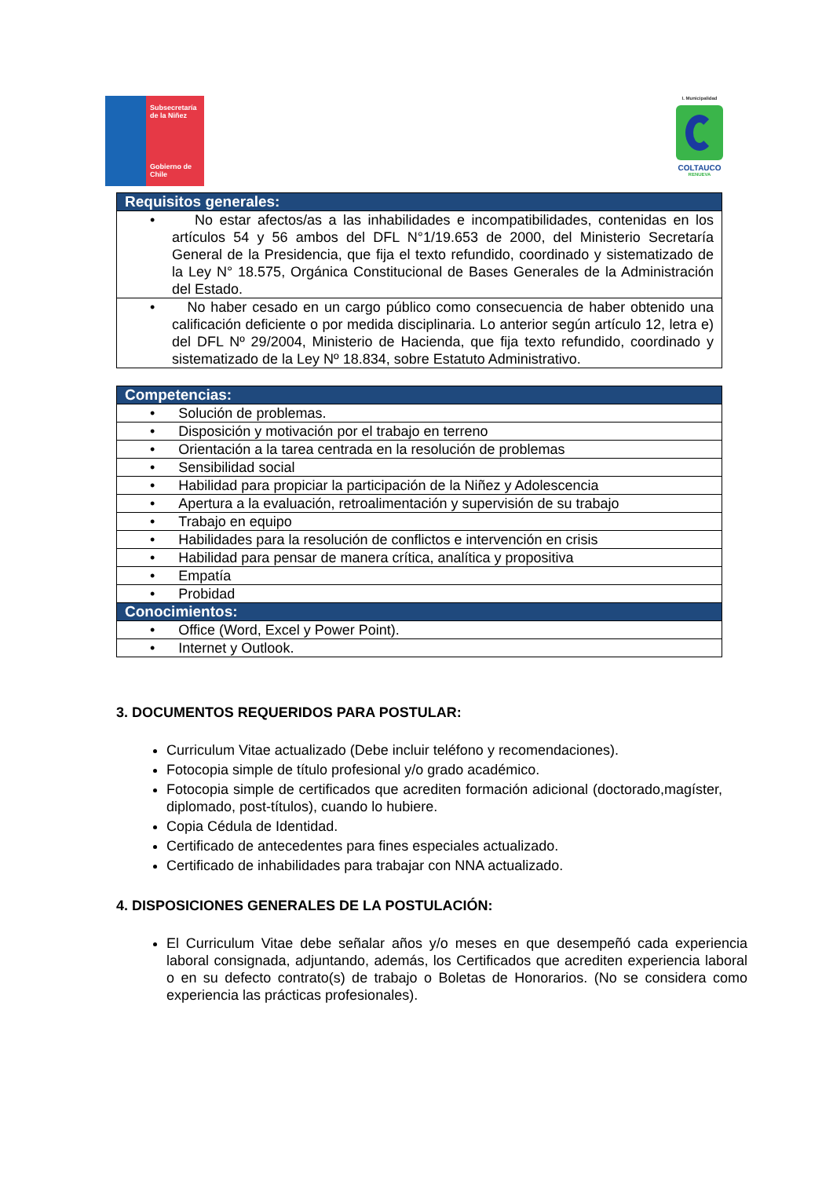Subsecretaría
de la Niñez
Gobierno de Chile
I. Municipalidad
COLTAUCO
RENUEVA
| Requisitos generales: |
| --- |
| • No estar afectos/as a las inhabilidades e incompatibilidades, contenidas en los artículos 54 y 56 ambos del DFL N°1/19.653 de 2000, del Ministerio Secretaría General de la Presidencia, que fija el texto refundido, coordinado y sistematizado de la Ley N° 18.575, Orgánica Constitucional de Bases Generales de la Administración del Estado. |
| • No haber cesado en un cargo público como consecuencia de haber obtenido una calificación deficiente o por medida disciplinaria. Lo anterior según artículo 12, letra e) del DFL Nº 29/2004, Ministerio de Hacienda, que fija texto refundido, coordinado y sistematizado de la Ley Nº 18.834, sobre Estatuto Administrativo. |
| Competencias: |
| --- |
| • Solución de problemas. |
| • Disposición y motivación por el trabajo en terreno |
| • Orientación a la tarea centrada en la resolución de problemas |
| • Sensibilidad social |
| • Habilidad para propiciar la participación de la Niñez y Adolescencia |
| • Apertura a la evaluación, retroalimentación y supervisión de su trabajo |
| • Trabajo en equipo |
| • Habilidades para la resolución de conflictos e intervención en crisis |
| • Habilidad para pensar de manera crítica, analítica y propositiva |
| • Empatía |
| • Probidad |
| Conocimientos: |
| • Office (Word, Excel y Power Point). |
| • Internet y Outlook. |
3. DOCUMENTOS REQUERIDOS PARA POSTULAR:
Curriculum Vitae actualizado (Debe incluir teléfono y recomendaciones).
Fotocopia simple de título profesional y/o grado académico.
Fotocopia simple de certificados que acrediten formación adicional (doctorado,magíster, diplomado, post-títulos), cuando lo hubiere.
Copia Cédula de Identidad.
Certificado de antecedentes para fines especiales actualizado.
Certificado de inhabilidades para trabajar con NNA actualizado.
4. DISPOSICIONES GENERALES DE LA POSTULACIÓN:
El Curriculum Vitae debe señalar años y/o meses en que desempeñó cada experiencia laboral consignada, adjuntando, además, los Certificados que acrediten experiencia laboral o en su defecto contrato(s) de trabajo o Boletas de Honorarios. (No se considera como experiencia las prácticas profesionales).